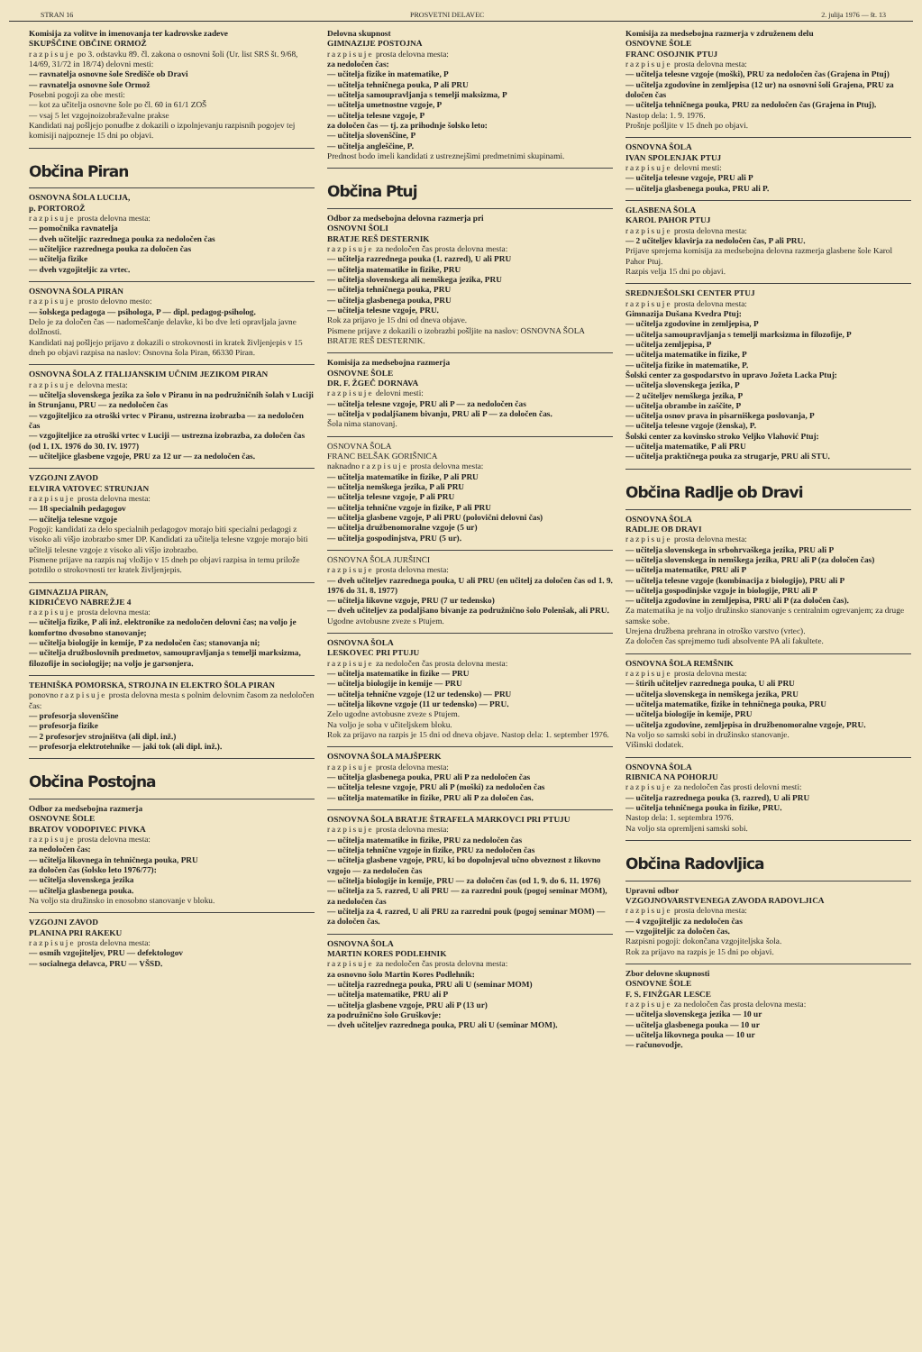STRAN 16 PROSVETNI DELAVEC 2. julija 1976 — št. 13
Komisija za volitve in imenovanja ter kadrovske zadeve
SKUPŠČINE OBČINE ORMOŽ
razpisuje po 3. odstavku 89. čl. zakona o osnovni šoli (Ur. list SRS št. 9/68, 14/69, 31/72 in 18/74) delovni mesti:
— ravnatelja osnovne šole Središče ob Dravi
— ravnatelja osnovne šole Ormož
Posebni pogoji za obe mesti:
— kot za učitelja osnovne šole po čl. 60 in 61/1 ZOŠ
— vsaj 5 let vzgojnoizobraževalne prakse
Kandidati naj pošljejo ponudbe z dokazili o izpolnjevanju razpisnih pogojev tej komisiji najpozneje 15 dni po objavi.
Občina Piran
OSNOVNA ŠOLA LUCIJA,
p. PORTOROŽ
razpisuje prosta delovna mesta:
— pomočnika ravnatelja
— dveh učiteljic razrednega pouka za nedoločen čas
— učiteljice razrednega pouka za določen čas
— učitelja fizike
— dveh vzgojiteljic za vrtec.
OSNOVNA ŠOLA PIRAN
razpisuje prosto delovno mesto:
— šolskega pedagoga — psihologa, P — dipl. pedagog-psiholog.
Delo je za določen čas — nadomeščanje delavke, ki bo dve leti opravljala javne dolžnosti.
Kandidati naj pošljejo prijavo z dokazili o strokovnosti in kratek življenjepis v 15 dneh po objavi razpisa na naslov: Osnovna šola Piran, 66330 Piran.
OSNOVNA ŠOLA Z ITALIJANSKIM UČNIM JEZIKOM PIRAN
razpisuje delovna mesta:
— učitelja slovenskega jezika za šolo v Piranu in na podružničnih šolah v Luciji in Strunjanu, PRU — za nedoločen čas
— vzgojiteljico za otroški vrtec v Piranu, ustrezna izobrazba — za nedoločen čas
— vzgojiteljice za otroški vrtec v Luciji — ustrezna izobrazba, za določen čas (od 1. IX. 1976 do 30. IV. 1977)
— učiteljice glasbene vzgoje, PRU za 12 ur — za nedoločen čas.
VZGOJNI ZAVOD
ELVIRA VATOVEC STRUNJAN
razpisuje prosta delovna mesta:
— 18 specialnih pedagogov
— učitelja telesne vzgoje
Pogoji: kandidati za delo specialnih pedagogov morajo biti specialni pedagogi z visoko ali višjo izobrazbo smer DP. Kandidati za učitelja telesne vzgoje morajo biti učitelji telesne vzgoje z visoko ali višjo izobrazbo.
Pismene prijave na razpis naj vložijo v 15 dneh po objavi razpisa in temu priložе potrdilo o strokovnosti ter kratek življenjepis.
GIMNAZIJA PIRAN,
KIDRIČEVO NABREŽJE 4
razpisuje prosta delovna mesta:
— učitelja fizike, P ali inž. elektronike za nedoločen delovni čas; na voljo je komfortno dvosobno stanovanje;
— učitelja biologije in kemije, P za nedoločen čas; stanovanja ni;
— učitelja družboslovnih predmetov, samoupravljanja s temelji marksizma, filozofije in sociologije; na voljo je garsonjera.
TEHNIŠKA POMORSKA, STROJNA IN ELEKTRO ŠOLA PIRAN
ponovno razpisuje prosta delovna mesta s polnim delovnim časom za nedoločen čas:
— profesorja slovenščine
— profesorja fizike
— 2 profesorjev strojništva (ali dipl. inž.)
— profesorja elektrotehnike — jaki tok (ali dipl. inž.).
Občina Postojna
Odbor za medsebojna razmerja
OSNOVNE ŠOLE
BRATOV VODOPIVEC PIVKA
razpisuje prosta delovna mesta:
za nedoločen čas:
— učitelja likovnega in tehničnega pouka, PRU
za določen čas (šolsko leto 1976/77):
— učitelja slovenskega jezika
— učitelja glasbenega pouka.
Na voljo sta družinsko in enosobno stanovanje v bloku.
VZGOJNI ZAVOD
PLANINA PRI RAKEKU
razpisuje prosta delovna mesta:
— osmih vzgojiteljev, PRU — defektologov
— socialnega delavca, PRU — VŠSD.
Delovna skupnost
GIMNAZIJE POSTOJNA
razpisuje prosta delovna mesta:
za nedoločen čas:
— učitelja fizike in matematike, P
— učitelja tehničnega pouka, P ali PRU
— učitelja samoupravljanja s temelji maksizma, P
— učitelja umetnostne vzgoje, P
— učitelja telesne vzgoje, P
za določen čas — tj. za prihodnje šolsko leto:
— učitelja slovenščine, P
— učitelja angleščine, P.
Prednost bodo imeli kandidati z ustreznejšimi predmetnimi skupinami.
Občina Ptuj
Odbor za medsebojna delovna razmerja pri
OSNOVNI ŠOLI
BRATJE REŠ DESTERNIK
razpisuje za nedoločen čas prosta delovna mesta:
— učitelja razrednega pouka (1. razred), U ali PRU
— učitelja matematike in fizike, PRU
— učitelja slovenskega ali nemškega jezika, PRU
— učitelja tehničnega pouka, PRU
— učitelja glasbenega pouka, PRU
— učitelja telesne vzgoje, PRU.
Rok za prijavo je 15 dni od dneva objave.
Pismene prijave z dokazili o izobrazbi pošljite na naslov: OSNOVNA ŠOLA BRATJE REŠ DESTERNIK.
Komisija za medsebojna razmerja
OSNOVNE ŠOLE
DR. F. ŽGEČ DORNAVA
razpisuje delovni mesti:
— učitelja telesne vzgoje, PRU ali P — za nedoločen čas
— učitelja v podaljšanem bivanju, PRU ali P — za določen čas.
Šola nima stanovanj.
OSNOVNA ŠOLA
FRANC BELŠAK GORIŠNICA
naknadno razpisuje prosta delovna mesta:
— učitelja matematike in fizike, P ali PRU
— učitelja nemškega jezika, P ali PRU
— učitelja telesne vzgoje, P ali PRU
— učitelja tehnične vzgoje in fizike, P ali PRU
— učitelja glasbene vzgoje, P ali PRU (polovični delovni čas)
— učitelja družbenomoralne vzgoje (5 ur)
— učitelja gospodinjstva, PRU (5 ur).
OSNOVNA ŠOLA JURŠINCI
razpisuje prosta delovna mesta:
— dveh učiteljev razrednega pouka, U ali PRU (en učitelj za določen čas od 1. 9. 1976 do 31. 8. 1977)
— učitelja likovne vzgoje, PRU (7 ur tedensko)
— dveh učiteljev za podaljšano bivanje za podružnično šolo Polenšak, ali PRU.
Ugodne avtobusne zveze s Ptujem.
OSNOVNA ŠOLA
LESKOVEC PRI PTUJU
razpisuje za nedoločen čas prosta delovna mesta:
— učitelja matematike in fizike — PRU
— učitelja biologije in kemije — PRU
— učitelja tehnične vzgoje (12 ur tedensko) — PRU
— učitelja likovne vzgoje (11 ur tedensko) — PRU.
Zelo ugodne avtobusne zveze s Ptujem.
Na voljo je soba v učiteljskem bloku.
Rok za prijavo na razpis je 15 dni od dneva objave. Nastop dela: 1. september 1976.
OSNOVNA ŠOLA MAJŠPERK
razpisuje prosta delovna mesta:
— učitelja glasbenega pouka, PRU ali P za nedoločen čas
— učitelja telesne vzgoje, PRU ali P (moški) za nedoločen čas
— učitelja matematike in fizike, PRU ali P za določen čas.
OSNOVNA ŠOLA BRATJE ŠTRAFELA MARKOVCI PRI PTUJU
razpisuje prosta delovna mesta:
— učitelja matematike in fizike, PRU za nedoločen čas
— učitelja tehnične vzgoje in fizike, PRU za nedoločen čas
— učitelja glasbene vzgoje, PRU, ki bo dopolnjeval učno obveznost z likovno vzgojo — za nedoločen čas
— učitelja biologije in kemije, PRU — za določen čas (od 1. 9. do 6. 11. 1976)
— učitelja za 5. razred, U ali PRU — za razredni pouk (pogoj seminar MOM), za nedoločen čas
— učitelja za 4. razred, U ali PRU za razredni pouk (pogoj seminar MOM) — za določen čas.
OSNOVNA ŠOLA
MARTIN KORES PODLEHNIK
razpisuje za nedoločen čas prosta delovna mesta:
za osnovno šolo Martin Kores Podlehnik:
— učitelja razrednega pouka, PRU ali U (seminar MOM)
— učitelja matematike, PRU ali P
— učitelja glasbene vzgoje, PRU ali P (13 ur)
za podružnično šolo Gruškovje:
— dveh učiteljev razrednega pouka, PRU ali U (seminar MOM).
Komisija za medsebojna razmerja v združenem delu
OSNOVNE ŠOLE
FRANC OSOJNIK PTUJ
razpisuje prosta delovna mesta:
— učitelja telesne vzgoje (moški), PRU za nedoločen čas (Grajena in Ptuj)
— učitelja zgodovine in zemljepisa (12 ur) na osnovni šoli Grajena, PRU za določen čas
— učitelja tehničnega pouka, PRU za nedoločen čas (Grajena in Ptuj).
Nastop dela: 1. 9. 1976.
Prošnje pošljite v 15 dneh po objavi.
OSNOVNA ŠOLA
IVAN SPOLENJAK PTUJ
razpisuje delovni mesti:
— učitelja telesne vzgoje, PRU ali P
— učitelja glasbenega pouka, PRU ali P.
GLASBENA ŠOLA
KAROL PAHOR PTUJ
razpisuje prosta delovna mesta:
— 2 učiteljev klavirja za nedoločen čas, P ali PRU.
Prijave sprejema komisija za medsebojna delovna razmerja glasbene šole Karol Pahor Ptuj.
Razpis velja 15 dni po objavi.
SREDNJEŠOLSKI CENTER PTUJ
razpisuje prosta delovna mesta:
Gimnazija Dušana Kvedra Ptuj:
— učitelja zgodovine in zemljepisa, P
— učitelja samoupravljanja s temelji marksizma in filozofije, P
— učitelja zemljepisa, P
— učitelja matematike in fizike, P
— učitelja fizike in matematike, P.
Šolski center za gospodarstvo in upravo Jožeta Lacka Ptuj:
— učitelja slovenskega jezika, P
— 2 učiteljev nemškega jezika, P
— učitelja obrambe in zaščite, P
— učitelja osnov prava in pisarniškega poslovanja, P
— učitelja telesne vzgoje (ženska), P.
Šolski center za kovinsko stroko Veljko Vlahović Ptuj:
— učitelja matematike, P ali PRU
— učitelja praktičnega pouka za strugarje, PRU ali STU.
Občina Radlje ob Dravi
OSNOVNA ŠOLA
RADLJE OB DRAVI
razpisuje prosta delovna mesta:
— učitelja slovenskega in srbohrvaškega jezika, PRU ali P
— učitelja slovenskega in nemškega jezika, PRU ali P (za določen čas)
— učitelja matematike, PRU ali P
— učitelja telesne vzgoje (kombinacija z biologijo), PRU ali P
— učitelja gospodinjske vzgoje in biologije, PRU ali P
— učitelja zgodovine in zemljepisa, PRU ali P (za določen čas).
Za matematika je na voljo družinsko stanovanje s centralnim ogrevanjem; za druge samske sobe.
Urejena družbena prehrana in otroško varstvo (vrtec).
Za določen čas sprejmemo tudi absolvente PA ali fakultete.
OSNOVNA ŠOLA REMŠNIK
razpisuje prosta delovna mesta:
— štirih učiteljev razrednega pouka, U ali PRU
— učitelja slovenskega in nemškega jezika, PRU
— učitelja matematike, fizike in tehničnega pouka, PRU
— učitelja biologije in kemije, PRU
— učitelja zgodovine, zemljepisa in družbenomoralne vzgoje, PRU.
Na voljo so samski sobi in družinsko stanovanje.
Višinski dodatek.
OSNOVNA ŠOLA
RIBNICA NA POHORJU
razpisuje za nedoločen čas prosti delovni mesti:
— učitelja razrednega pouka (3. razred), U ali PRU
— učitelja tehničnega pouka in fizike, PRU.
Nastop dela: 1. septembra 1976.
Na voljo sta opremljeni samski sobi.
Občina Radovljica
Upravni odbor
VZGOJNOVARSTVENEGA ZAVODA RADOVLJICA
razpisuje prosta delovna mesta:
— 4 vzgojiteljic za nedoločen čas
— vzgojiteljic za določen čas.
Razpisni pogoji: dokončana vzgojiteljska šola.
Rok za prijavo na razpis je 15 dni po objavi.
Zbor delovne skupnosti
OSNOVNE ŠOLE
F. S. FINŽGAR LESCE
razpisuje za nedoločen čas prosta delovna mesta:
— učitelja slovenskega jezika — 10 ur
— učitelja glasbenega pouka — 10 ur
— učitelja likovnega pouka — 10 ur
— računovodje.